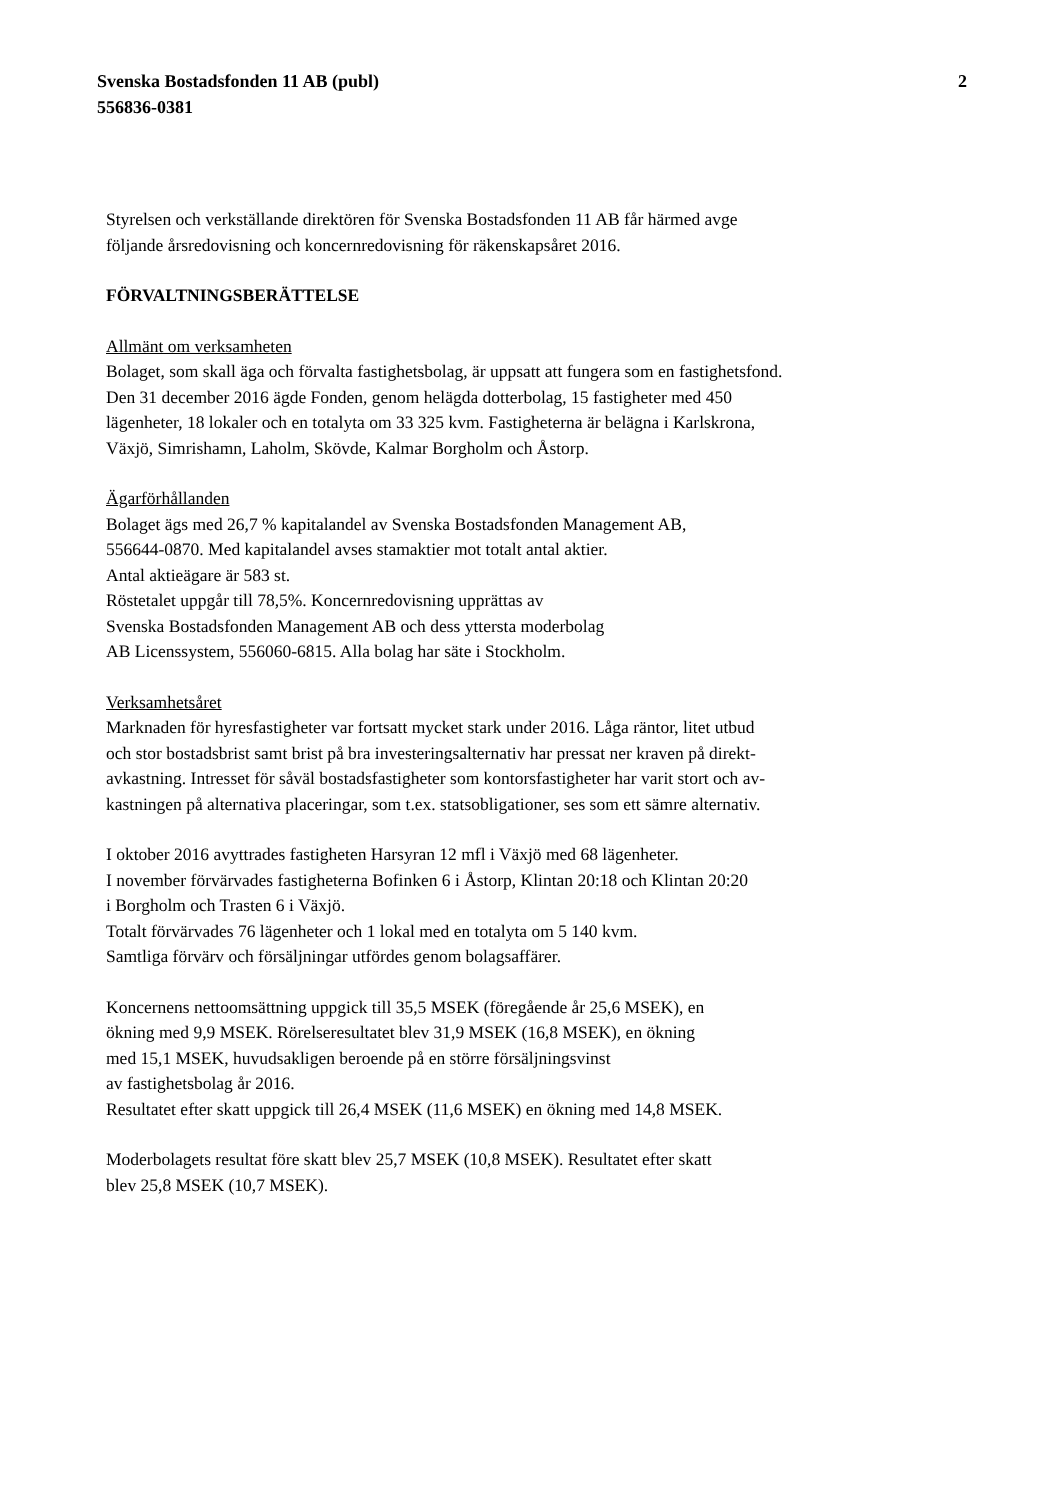Svenska Bostadsfonden 11 AB (publ)
556836-0381
2
Styrelsen och verkställande direktören för Svenska Bostadsfonden 11 AB får härmed avge
följande årsredovisning och koncernredovisning för räkenskapsåret 2016.
FÖRVALTNINGSBERÄTTELSE
Allmänt om verksamheten
Bolaget, som skall äga och förvalta fastighetsbolag, är uppsatt att fungera som en fastighetsfond.
Den 31 december 2016 ägde Fonden, genom helägda dotterbolag, 15 fastigheter med 450
lägenheter, 18 lokaler och en totalyta om 33 325 kvm. Fastigheterna är belägna i Karlskrona,
Växjö, Simrishamn, Laholm, Skövde, Kalmar Borgholm och Åstorp.
Ägarförhållanden
Bolaget ägs med 26,7 % kapitalandel av Svenska Bostadsfonden Management AB,
556644-0870. Med kapitalandel avses stamaktier mot totalt antal aktier.
Antal aktieägare är 583 st.
Röstetalet uppgår till 78,5%. Koncernredovisning upprättas av
Svenska Bostadsfonden Management AB och dess yttersta moderbolag
AB Licenssystem, 556060-6815. Alla bolag har säte i Stockholm.
Verksamhetsåret
Marknaden för hyresfastigheter var fortsatt mycket stark under 2016. Låga räntor, litet utbud
och stor bostadsbrist samt brist på bra investeringsalternativ har pressat ner kraven på direkt-
avkastning. Intresset för såväl bostadsfastigheter som kontorsfastigheter har varit stort och av-
kastningen på alternativa placeringar, som t.ex. statsobligationer, ses som ett sämre alternativ.
I oktober 2016 avyttrades fastigheten Harsyran 12 mfl i Växjö med 68 lägenheter.
I november förvärvades fastigheterna Bofinken 6 i Åstorp, Klintan 20:18 och Klintan 20:20
i Borgholm och Trasten 6 i Växjö.
Totalt förvärvades 76 lägenheter och 1 lokal med en totalyta om 5 140 kvm.
Samtliga förvärv och försäljningar utfördes genom bolagsaffärer.
Koncernens nettoomsättning uppgick till 35,5 MSEK (föregående år 25,6 MSEK), en
ökning med 9,9 MSEK. Rörelseresultatet blev 31,9 MSEK (16,8 MSEK), en ökning
med 15,1 MSEK, huvudsakligen beroende på en större försäljningsvinst
av fastighetsbolag år 2016.
Resultatet efter skatt uppgick till 26,4 MSEK (11,6 MSEK) en ökning med 14,8 MSEK.
Moderbolagets resultat före skatt blev 25,7 MSEK (10,8 MSEK). Resultatet efter skatt
blev 25,8 MSEK (10,7 MSEK).